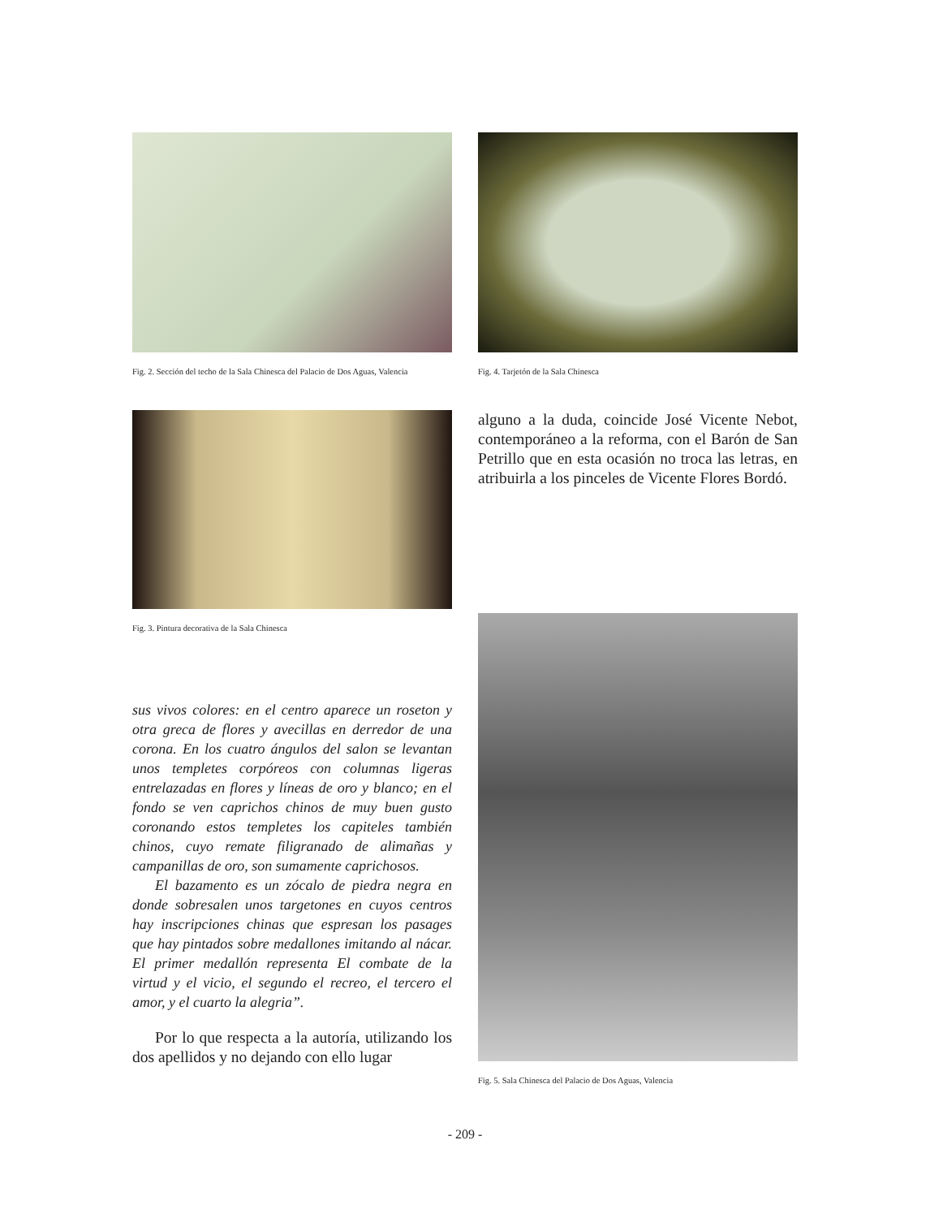Fig. 2. Sección del techo de la Sala Chinesca del Palacio de Dos Aguas, Valencia
Fig. 4. Tarjetón de la Sala Chinesca
Fig. 3. Pintura decorativa de la Sala Chinesca
alguno a la duda, coincide José Vicente Nebot, contemporáneo a la reforma, con el Barón de San Petrillo que en esta ocasión no troca las letras, en atribuirla a los pinceles de Vicente Flores Bordó.
sus vivos colores: en el centro aparece un roseton y otra greca de flores y avecillas en derredor de una corona. En los cuatro ángulos del salon se levantan unos templetes corpóreos con columnas ligeras entrelazadas en flores y líneas de oro y blanco; en el fondo se ven caprichos chinos de muy buen gusto coronando estos templetes los capiteles también chinos, cuyo remate filigranado de alimañas y campanillas de oro, son sumamente caprichosos.
El bazamento es un zócalo de piedra negra en donde sobresalen unos targetones en cuyos centros hay inscripciones chinas que espresan los pasages que hay pintados sobre medallones imitando al nácar. El primer medallón representa El combate de la virtud y el vicio, el segundo el recreo, el tercero el amor, y el cuarto la alegria”.
Por lo que respecta a la autoría, utilizando los dos apellidos y no dejando con ello lugar
Fig. 5. Sala Chinesca del Palacio de Dos Aguas, Valencia
- 209 -